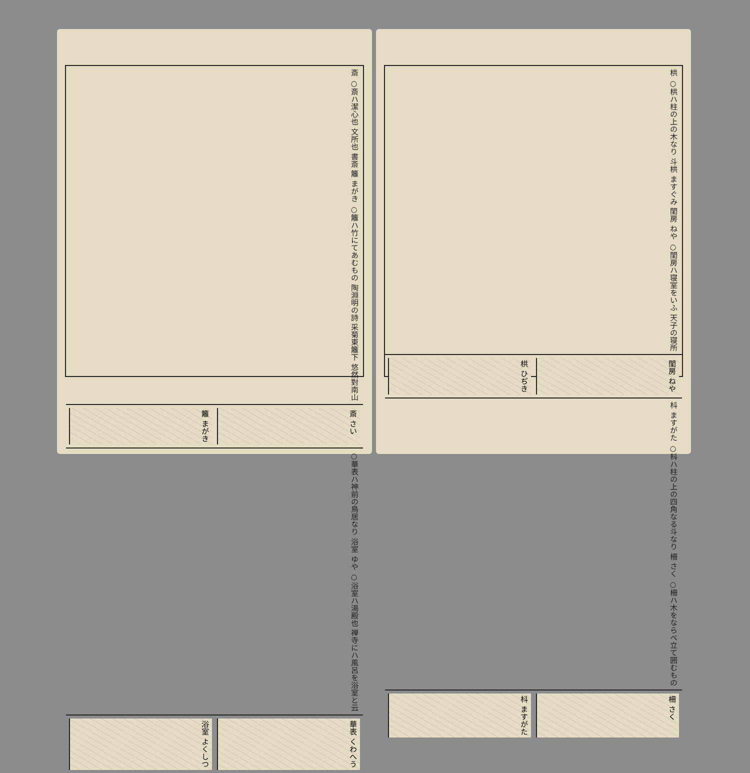斎 ○斎ハ潔心也 文所也 書斎 籬 まがき ○籬ハ竹にてあむもの 陶淵明の詩 采菊東籬下 悠然對南山
斎 さい
籬 まがき
○華表ハ神前の鳥居なり 浴室 ゆや ○浴室ハ湯殿也 禅寺にハ風呂を浴室と云
華表 くわへう
浴室 よくしつ
栱 ○栱ハ柱の上の木なり 斗栱 ますぐみ 閨房 ねや ○閨房ハ寝室をいふ 天子の寝所
閨房 ねや
栱 ひぢき
枓 ますがた ○枓ハ柱の上の四角なる斗なり 柵 さく ○柵ハ木をならべ立て囲むもの
柵 さく
枓 ますがた